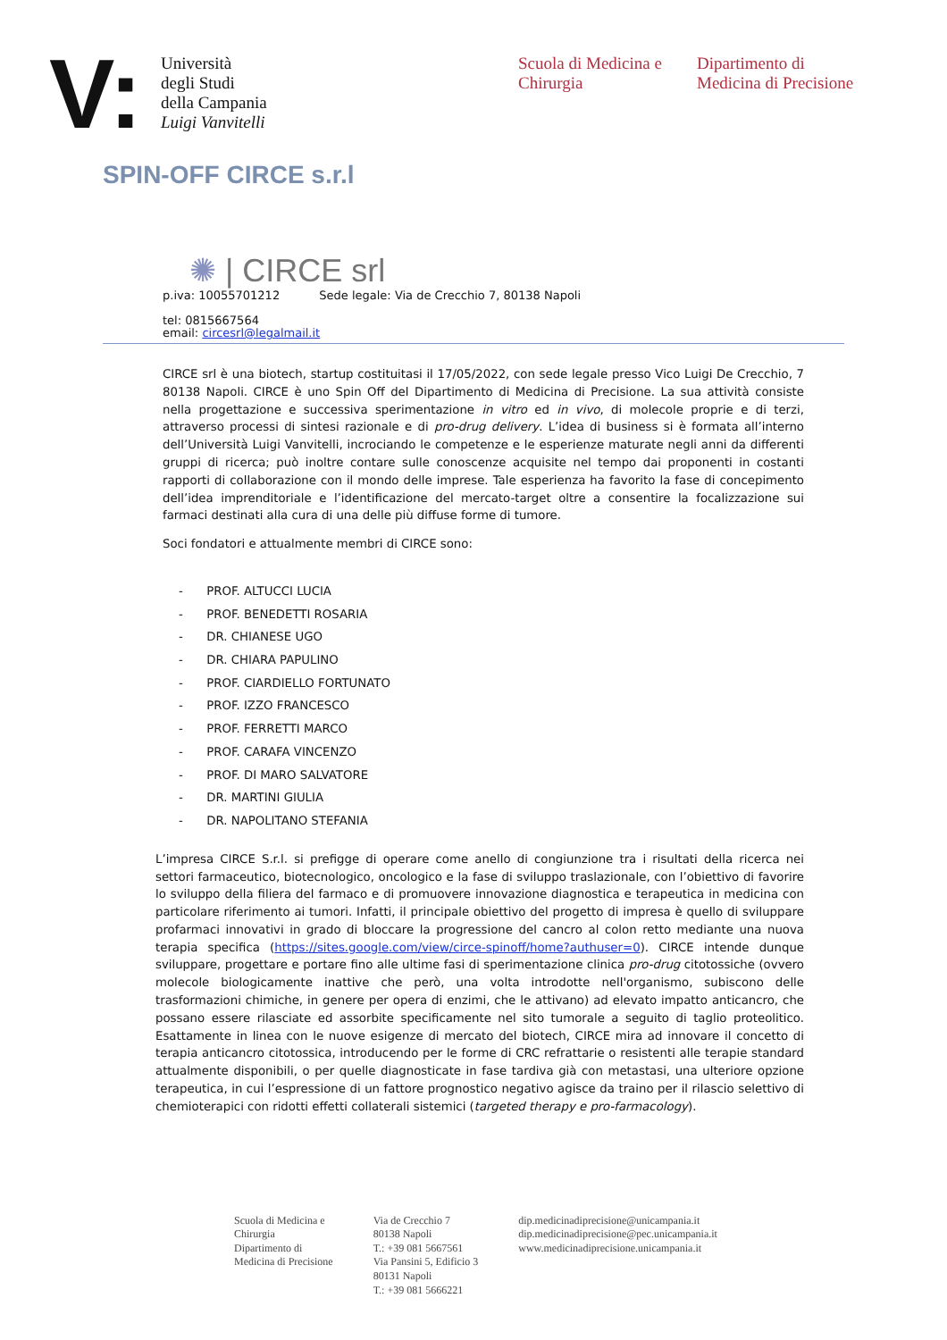V:
Università
degli Studi
della Campania
Luigi Vanvitelli
Scuola di Medicina e Chirurgia
Dipartimento di
Medicina di Precisione
SPIN-OFF CIRCE s.r.l
✺ | CIRCE srl
p.iva: 10055701212 Sede legale: Via de Crecchio 7, 80138 Napoli
tel: 0815667564
email: circesrl@legalmail.it
CIRCE srl è una biotech, startup costituitasi il 17/05/2022, con sede legale presso Vico Luigi De Crecchio, 7 80138 Napoli. CIRCE è uno Spin Off del Dipartimento di Medicina di Precisione. La sua attività consiste nella progettazione e successiva sperimentazione in vitro ed in vivo, di molecole proprie e di terzi, attraverso processi di sintesi razionale e di pro-drug delivery. L’idea di business si è formata all’interno dell’Università Luigi Vanvitelli, incrociando le competenze e le esperienze maturate negli anni da differenti gruppi di ricerca; può inoltre contare sulle conoscenze acquisite nel tempo dai proponenti in costanti rapporti di collaborazione con il mondo delle imprese. Tale esperienza ha favorito la fase di concepimento dell’idea imprenditoriale e l’identificazione del mercato-target oltre a consentire la focalizzazione sui farmaci destinati alla cura di una delle più diffuse forme di tumore.
Soci fondatori e attualmente membri di CIRCE sono:
- PROF. ALTUCCI LUCIA
- PROF. BENEDETTI ROSARIA
- DR. CHIANESE UGO
- DR. CHIARA PAPULINO
- PROF. CIARDIELLO FORTUNATO
- PROF. IZZO FRANCESCO
- PROF. FERRETTI MARCO
- PROF. CARAFA VINCENZO
- PROF. DI MARO SALVATORE
- DR. MARTINI GIULIA
- DR. NAPOLITANO STEFANIA
L’impresa CIRCE S.r.l. si prefigge di operare come anello di congiunzione tra i risultati della ricerca nei settori farmaceutico, biotecnologico, oncologico e la fase di sviluppo traslazionale, con l’obiettivo di favorire lo sviluppo della filiera del farmaco e di promuovere innovazione diagnostica e terapeutica in medicina con particolare riferimento ai tumori. Infatti, il principale obiettivo del progetto di impresa è quello di sviluppare profarmaci innovativi in grado di bloccare la progressione del cancro al colon retto mediante una nuova terapia specifica (https://sites.google.com/view/circe-spinoff/home?authuser=0). CIRCE intende dunque sviluppare, progettare e portare fino alle ultime fasi di sperimentazione clinica pro-drug citotossiche (ovvero molecole biologicamente inattive che però, una volta introdotte nell'organismo, subiscono delle trasformazioni chimiche, in genere per opera di enzimi, che le attivano) ad elevato impatto anticancro, che possano essere rilasciate ed assorbite specificamente nel sito tumorale a seguito di taglio proteolitico. Esattamente in linea con le nuove esigenze di mercato del biotech, CIRCE mira ad innovare il concetto di terapia anticancro citotossica, introducendo per le forme di CRC refrattarie o resistenti alle terapie standard attualmente disponibili, o per quelle diagnosticate in fase tardiva già con metastasi, una ulteriore opzione terapeutica, in cui l’espressione di un fattore prognostico negativo agisce da traino per il rilascio selettivo di chemioterapici con ridotti effetti collaterali sistemici (targeted therapy e pro-farmacology).
Scuola di Medicina e
Chirurgia
Dipartimento di
Medicina di Precisione
Via de Crecchio 7
80138 Napoli
T.: +39 081 5667561
Via Pansini 5, Edificio 3
80131 Napoli
T.: +39 081 5666221
dip.medicinadiprecisione@unicampania.it
dip.medicinadiprecisione@pec.unicampania.it
www.medicinadiprecisione.unicampania.it